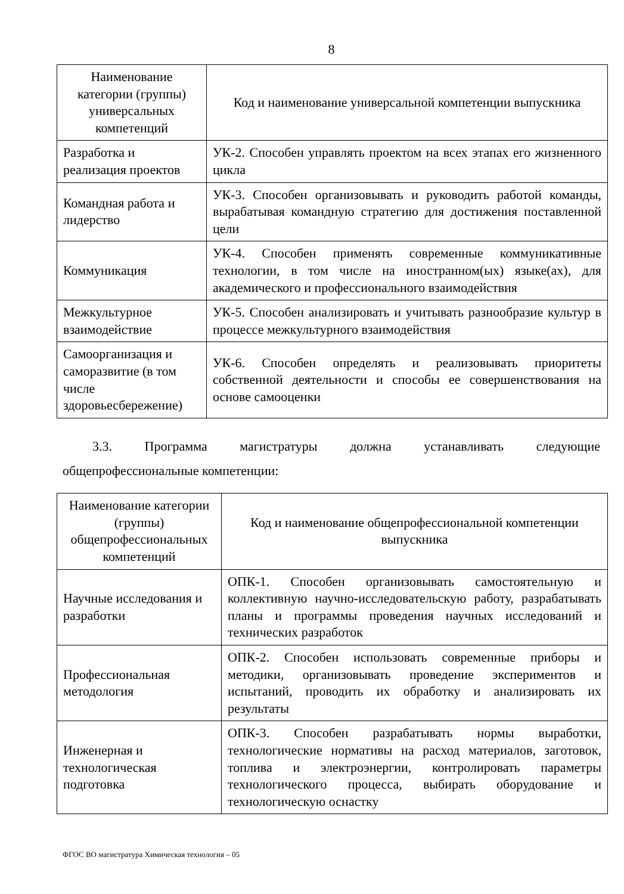8
| Наименование категории (группы) универсальных компетенций | Код и наименование универсальной компетенции выпускника |
| --- | --- |
| Разработка и реализация проектов | УК-2. Способен управлять проектом на всех этапах его жизненного цикла |
| Командная работа и лидерство | УК-3. Способен организовывать и руководить работой команды, вырабатывая командную стратегию для достижения поставленной цели |
| Коммуникация | УК-4. Способен применять современные коммуникативные технологии, в том числе на иностранном(ых) языке(ах), для академического и профессионального взаимодействия |
| Межкультурное взаимодействие | УК-5. Способен анализировать и учитывать разнообразие культур в процессе межкультурного взаимодействия |
| Самоорганизация и саморазвитие (в том числе здоровьесбережение) | УК-6. Способен определять и реализовывать приоритеты собственной деятельности и способы ее совершенствования на основе самооценки |
3.3. Программа магистратуры должна устанавливать следующие
общепрофессиональные компетенции:
| Наименование категории (группы) общепрофессиональных компетенций | Код и наименование общепрофессиональной компетенции выпускника |
| --- | --- |
| Научные исследования и разработки | ОПК-1. Способен организовывать самостоятельную и коллективную научно-исследовательскую работу, разрабатывать планы и программы проведения научных исследований и технических разработок |
| Профессиональная методология | ОПК-2. Способен использовать современные приборы и методики, организовывать проведение экспериментов и испытаний, проводить их обработку и анализировать их результаты |
| Инженерная и технологическая подготовка | ОПК-3. Способен разрабатывать нормы выработки, технологические нормативы на расход материалов, заготовок, топлива и электроэнергии, контролировать параметры технологического процесса, выбирать оборудование и технологическую оснастку |
ФГОС ВО магистратура Химическая технология – 05